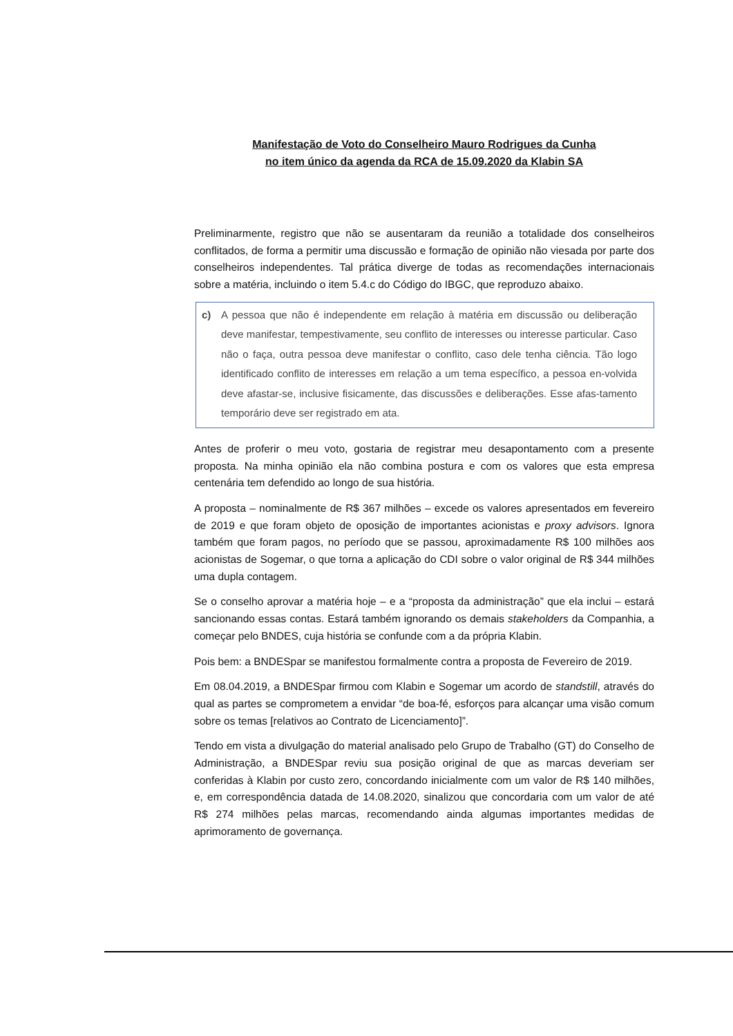Manifestação de Voto do Conselheiro Mauro Rodrigues da Cunha
no item único da agenda da RCA de 15.09.2020 da Klabin SA
Preliminarmente, registro que não se ausentaram da reunião a totalidade dos conselheiros conflitados, de forma a permitir uma discussão e formação de opinião não viesada por parte dos conselheiros independentes. Tal prática diverge de todas as recomendações internacionais sobre a matéria, incluindo o item 5.4.c do Código do IBGC, que reproduzo abaixo.
c) A pessoa que não é independente em relação à matéria em discussão ou deliberação deve manifestar, tempestivamente, seu conflito de interesses ou interesse particular. Caso não o faça, outra pessoa deve manifestar o conflito, caso dele tenha ciência. Tão logo identificado conflito de interesses em relação a um tema específico, a pessoa en-volvida deve afastar-se, inclusive fisicamente, das discussões e deliberações. Esse afas-tamento temporário deve ser registrado em ata.
Antes de proferir o meu voto, gostaria de registrar meu desapontamento com a presente proposta. Na minha opinião ela não combina postura e com os valores que esta empresa centenária tem defendido ao longo de sua história.
A proposta – nominalmente de R$ 367 milhões – excede os valores apresentados em fevereiro de 2019 e que foram objeto de oposição de importantes acionistas e proxy advisors. Ignora também que foram pagos, no período que se passou, aproximadamente R$ 100 milhões aos acionistas de Sogemar, o que torna a aplicação do CDI sobre o valor original de R$ 344 milhões uma dupla contagem.
Se o conselho aprovar a matéria hoje – e a “proposta da administração” que ela inclui – estará sancionando essas contas. Estará também ignorando os demais stakeholders da Companhia, a começar pelo BNDES, cuja história se confunde com a da própria Klabin.
Pois bem: a BNDESpar se manifestou formalmente contra a proposta de Fevereiro de 2019.
Em 08.04.2019, a BNDESpar firmou com Klabin e Sogemar um acordo de standstill, através do qual as partes se comprometem a envidar “de boa-fé, esforços para alcançar uma visão comum sobre os temas [relativos ao Contrato de Licenciamento]”.
Tendo em vista a divulgação do material analisado pelo Grupo de Trabalho (GT) do Conselho de Administração, a BNDESpar reviu sua posição original de que as marcas deveriam ser conferidas à Klabin por custo zero, concordando inicialmente com um valor de R$ 140 milhões, e, em correspondência datada de 14.08.2020, sinalizou que concordaria com um valor de até R$ 274 milhões pelas marcas, recomendando ainda algumas importantes medidas de aprimoramento de governança.